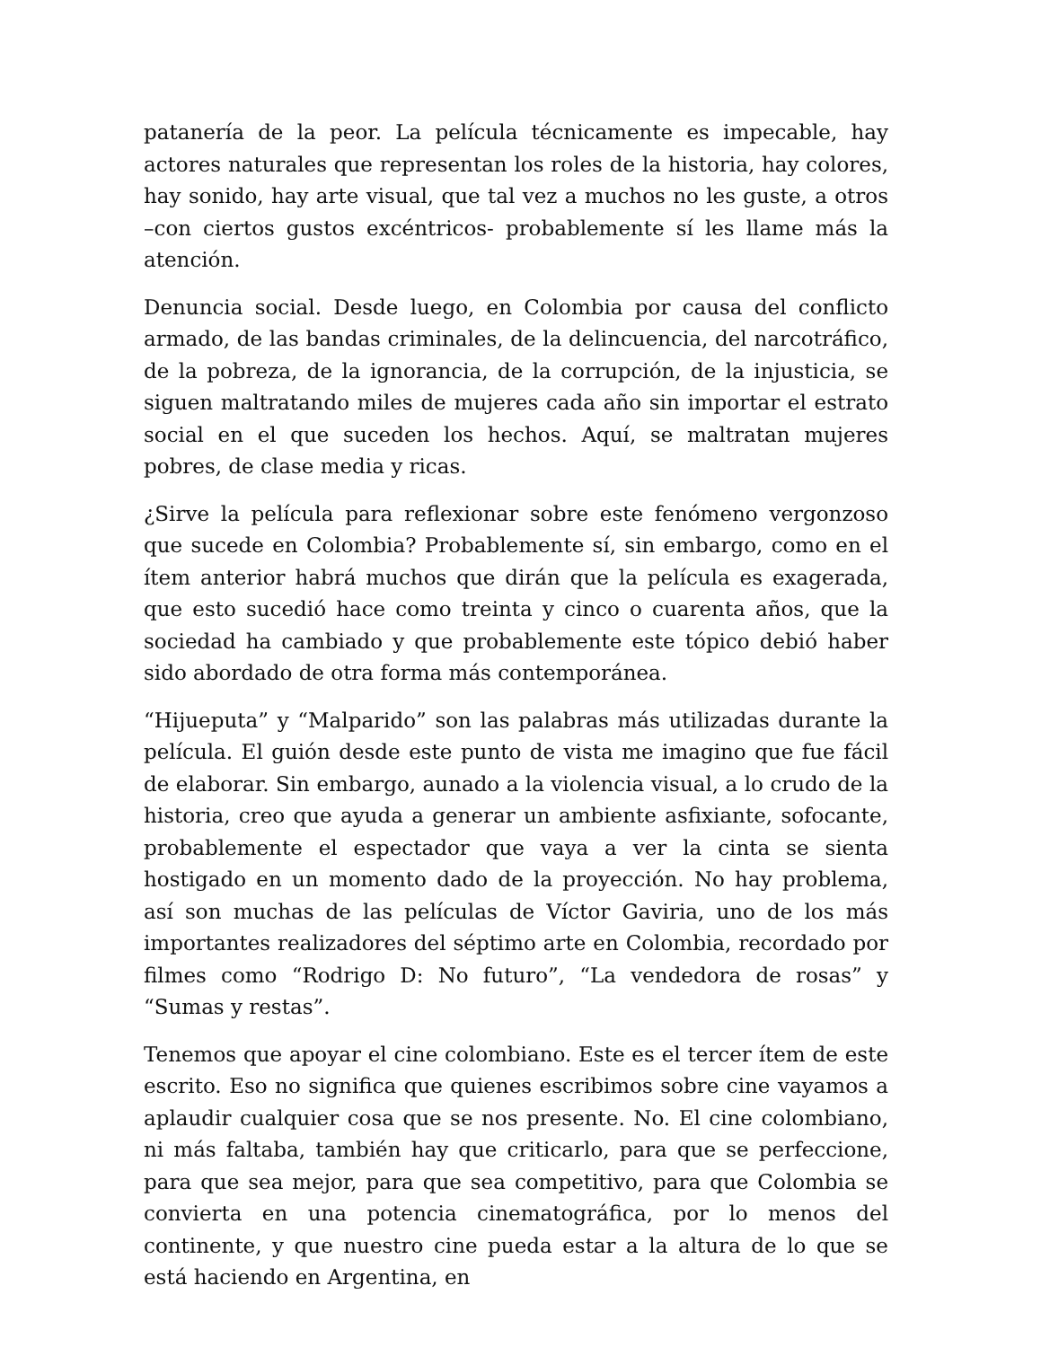patanería de la peor. La película técnicamente es impecable, hay actores naturales que representan los roles de la historia, hay colores, hay sonido, hay arte visual, que tal vez a muchos no les guste, a otros –con ciertos gustos excéntricos- probablemente sí les llame más la atención.
Denuncia social. Desde luego, en Colombia por causa del conflicto armado, de las bandas criminales, de la delincuencia, del narcotráfico, de la pobreza, de la ignorancia, de la corrupción, de la injusticia, se siguen maltratando miles de mujeres cada año sin importar el estrato social en el que suceden los hechos. Aquí, se maltratan mujeres pobres, de clase media y ricas.
¿Sirve la película para reflexionar sobre este fenómeno vergonzoso que sucede en Colombia? Probablemente sí, sin embargo, como en el ítem anterior habrá muchos que dirán que la película es exagerada, que esto sucedió hace como treinta y cinco o cuarenta años, que la sociedad ha cambiado y que probablemente este tópico debió haber sido abordado de otra forma más contemporánea.
“Hijueputa” y “Malparido” son las palabras más utilizadas durante la película. El guión desde este punto de vista me imagino que fue fácil de elaborar. Sin embargo, aunado a la violencia visual, a lo crudo de la historia, creo que ayuda a generar un ambiente asfixiante, sofocante, probablemente el espectador que vaya a ver la cinta se sienta hostigado en un momento dado de la proyección. No hay problema, así son muchas de las películas de Víctor Gaviria, uno de los más importantes realizadores del séptimo arte en Colombia, recordado por filmes como “Rodrigo D: No futuro”, “La vendedora de rosas” y “Sumas y restas”.
Tenemos que apoyar el cine colombiano. Este es el tercer ítem de este escrito. Eso no significa que quienes escribimos sobre cine vayamos a aplaudir cualquier cosa que se nos presente. No. El cine colombiano, ni más faltaba, también hay que criticarlo, para que se perfeccione, para que sea mejor, para que sea competitivo, para que Colombia se convierta en una potencia cinematográfica, por lo menos del continente, y que nuestro cine pueda estar a la altura de lo que se está haciendo en Argentina, en